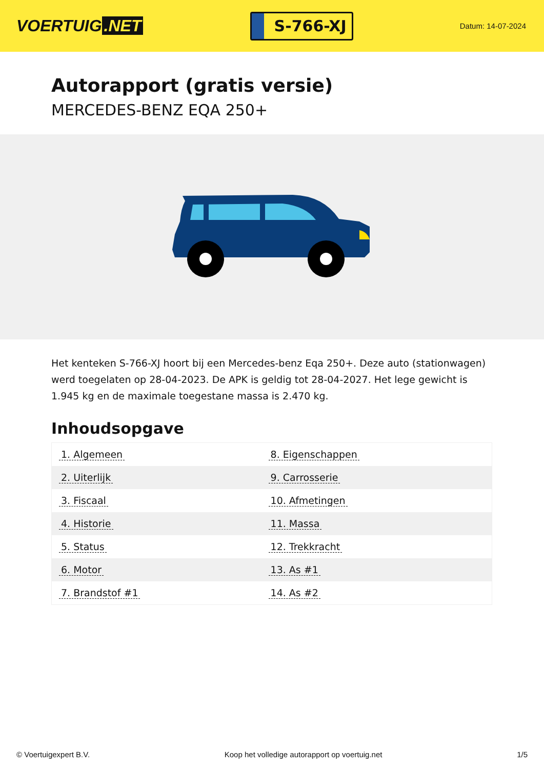VOERTUIG.NET
S-766-XJ
Datum: 14-07-2024
Autorapport (gratis versie)
MERCEDES-BENZ EQA 250+
Het kenteken S-766-XJ hoort bij een Mercedes-benz Eqa 250+. Deze auto (stationwagen) werd toegelaten op 28-04-2023. De APK is geldig tot 28-04-2027. Het lege gewicht is 1.945 kg en de maximale toegestane massa is 2.470 kg.
Inhoudsopgave
| 1. Algemeen | 8. Eigenschappen |
| 2. Uiterlijk | 9. Carrosserie |
| 3. Fiscaal | 10. Afmetingen |
| 4. Historie | 11. Massa |
| 5. Status | 12. Trekkracht |
| 6. Motor | 13. As #1 |
| 7. Brandstof #1 | 14. As #2 |
© Voertuigexpert B.V. Koop het volledige autorapport op voertuig.net 1/5